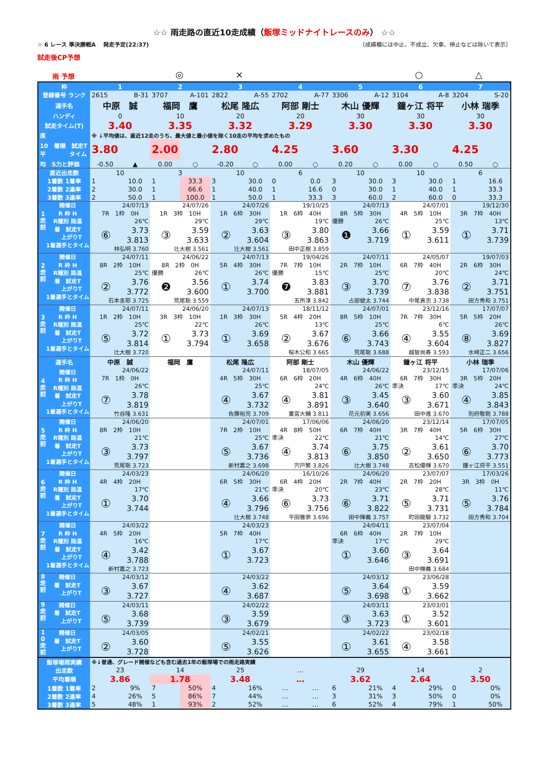☆☆ 雨走路の直近10走成績（飯塚ミッドナイトレースのみ） ☆☆
☆ 6 レース 準決勝戦A　 発走予定(22:37) （成績欄には中止、不成立、欠車、停止などは除いて表示）
試走後CP予想
雨 予想
◎ × ○ △
| 枠 | 1 | | 2 | | 3 | | 4 | | 5 | | 6 | | 7 | |
| 登録番号 ランク | 2615 | B-31 | 3707 | A-101 | 2822 | A-55 | 2702 | A-77 | 3306 | A-12 | 3104 | A-8 | 3204 | S-20 |
| 選手名 | 中原 誠 | | 福岡 鷹 | | 松尾 隆広 | | 阿部 剛士 | | 木山 優輝 | | 鐘ヶ江 将平 | | 小林 瑞季 | |
| ハンディ | 0 | | 10 | | 20 | | 20 | | 30 | | 30 | | 30 | |
| 試走タイム(T) | 3.40 | | 3.35 | | 3.32 | | 3.29 | | 3.30 | | 3.30 | | 3.30 | |
| 直 | ※ ↓平均値は、直近12走のうち、最大値と最小値を除く10走の平均を求めたもの | | | | | | | | | | | | | |
| 10 着順 試走T 平 タイム | 3.80 | | 2.00 | | 2.80 | | 4.25 | | 3.60 | | 3.30 | | 4.25 | |
| 均 S力と評価 | -0.50 | ▲ | 0.00 | ○ | -0.20 | ○ | 0.00 | ○ | 0.20 | ○ | 0.00 | ○ | 0.50 | ○ |
| 直近出走数 | 10 | | 3 | | 10 | | 6 | | 10 | | 10 | | 6 | |
| 1着数 1着率 | 1 | 10.0 | 1 | 33.3 | 3 | 30.0 | 0 | 0.0 | 3 | 30.0 | 3 | 30.0 | 1 | 16.6 |
| 2着数 2連率 | 2 | 30.0 | 1 | 66.6 | 1 | 40.0 | 1 | 16.6 | 0 | 30.0 | 1 | 40.0 | 1 | 33.3 |
| 3着数 3連率 | 2 | 50.0 | 1 | 100.0 | 1 | 50.0 | 1 | 33.3 | 3 | 60.0 | 2 | 60.0 | 0 | 33.3 |
| 1 走 前 開催日 R 枠 H R種別 路温 着 試走T 上がりT 1着選手とタイム | 24/07/13 7R 1枠 0H 26℃ ⑥ 3.73 3.813 林弘明 3.760 | | 24/07/26 1R 3枠 10H 29℃ ③ 3.59 3.633 辻大樹 3.561 | | 24/07/26 1R 6枠 30H 29℃ ② 3.63 3.604 辻大樹 3.561 | | 19/10/25 1R 6枠 40H 19℃ ③ 3.80 3.863 田中正樹 3.859 | | 24/07/13 8R 5枠 30H 優勝 26℃ ❶ 3.66 3.719 | | 24/07/01 4R 5枠 10H 25℃ ① 3.59 3.611 | | 19/12/30 3R 7枠 40H 13℃ ① 3.71 3.739 | |
| 2 走 前 開催日 R 枠 H R種別 路温 着 試走T 上がりT 1着選手とタイム | 24/07/11 8R 2枠 10H 25℃ ② 3.76 3.772 石本圭耶 3.725 | | 24/06/22 8R 2枠 0H 優勝 26℃ ❷ 3.56 3.600 荒尾聡 3.559 | | 24/07/13 5R 4枠 30H 26℃ ① 3.74 3.700 | | 19/04/26 7R 7枠 10H 優勝 15℃ ❼ 3.83 3.881 五所淳 3.842 | | 24/07/11 2R 7枠 10H 25℃ ③ 3.70 3.739 占部健太 3.744 | | 24/05/07 6R 7枠 40H 20℃ ⑦ 3.76 3.838 中尾貴志 3.738 | | 19/07/03 2R 6枠 30H 24℃ ② 3.71 3.751 田方秀和 3.751 | |
| 3 走 前 開催日 R 枠 H R種別 路温 着 試走T 上がりT 1着選手とタイム | 24/07/11 1R 2枠 10H 25℃ ⑤ 3.72 3.814 辻大樹 3.720 | | 24/06/20 3R 3枠 10H 22℃ ① 3.73 3.794 | | 24/07/13 1R 3枠 30H 26℃ ① 3.69 3.658 | | 18/11/12 5R 4枠 20H 13℃ ② 3.67 3.676 桜木公和 3.665 | | 24/07/01 8R 5枠 10H 25℃ ⑥ 3.66 3.743 荒尾聡 3.688 | | 23/12/16 7R 7枠 30H 6℃ ④ 3.55 3.604 越智尚寿 3.593 | | 17/07/07 5R 5枠 20H 26℃ ⑧ 3.69 3.827 水崎正二 3.656 | |
| 選手名 | 中原 誠 | | 福岡 鷹 | | 松尾 隆広 | | 阿部 剛士 | | 木山 優輝 | | 鐘ヶ江 将平 | | 小林 瑞季 | |
| 4 走 前 開催日 R 枠 H R種別 路温 着 試走T 上がりT 1着選手とタイム | 24/06/22 7R 1枠 0H 26℃ ⑦ 3.78 3.819 竹谷隆 3.631 | | | | 24/07/11 4R 5枠 30H 25℃ ④ 3.67 3.732 佐藤裕児 3.709 | | 18/07/05 6R 6枠 20H 24℃ ④ 3.81 3.891 重富大輔 3.811 | | 24/06/22 4R 6枠 40H 26℃ ③ 3.45 3.640 花元初美 3.656 | | 23/12/15 6R 7枠 30H 準決 17℃ ③ 3.60 3.671 田中進 3.670 | | 17/07/06 3R 5枠 20H 準決 24℃ ④ 3.85 3.843 別府敬剛 3.788 | |
| 5 走 前 開催日 R 枠 H R種別 路温 着 試走T 上がりT 1着選手とタイム | 24/06/20 8R 2枠 10H 21℃ ③ 3.73 3.797 荒尾聡 3.723 | | | | 24/07/01 7R 2枠 10H 25℃ ⑤ 3.67 3.736 新村嘉之 3.698 | | 17/06/06 4R 8枠 50H 準決 22℃ ④ 3.74 3.813 宍戸繁 3.826 | | 24/06/20 6R 7枠 40H 21℃ ⑥ 3.75 3.850 辻大樹 3.748 | | 23/12/14 3R 7枠 40H 14℃ ② 3.61 3.650 吉松優輝 3.670 | | 17/07/05 5R 6枠 30H 27℃ ⑥ 3.70 3.773 鐘ヶ江将平 3.551 | |
| 6 走 前 開催日 R 枠 H R種別 路温 着 試走T 上がりT 1着選手とタイム | 24/03/23 4R 4枠 20H 17℃ ① 3.70 3.744 | | | | 24/06/20 6R 5枠 30H 21℃ ④ 3.66 3.796 辻大樹 3.748 | | 16/10/26 6R 4枠 20H 準決 20℃ ⑥ 3.73 3.756 平田雅崇 3.696 | | 24/06/20 2R 7枠 40H 23℃ ⑥ 3.71 3.822 田中輝義 3.757 | | 23/07/07 2R 7枠 20H 28℃ ⑤ 3.71 3.731 町田龍駿 3.732 | | 17/03/26 3R 3枠 0H 11℃ ⑤ 3.76 3.784 田方秀和 3.704 | |
| 7 走 前 開催日 R 枠 H R種別 路温 着 試走T 上がりT 1着選手とタイム | 24/03/22 4R 5枠 20H 16℃ ④ 3.42 3.788 新村嘉之 3.723 | | | | 24/03/23 5R 7枠 40H 17℃ ① 3.67 3.723 | | | | 24/04/11 6R 6枠 40H 準決 17℃ ① 3.60 3.646 | | 23/07/04 2R 7枠 10H 29℃ ③ 3.64 3.691 田中輝義 3.684 | | | |
| 8 走 前 開催日 着 試走T 上がりT | 24/03/12 ③ 3.67 3.727 | | | | 24/03/22 ④ 3.62 3.687 | | | | 24/03/12 ⑤ 3.64 3.698 | | 23/06/28 ① 3.59 3.662 | | | |
| 9 走 前 開催日 着 試走T 上がりT | 24/03/11 ⑤ 3.68 3.739 | | | | 24/02/22 ③ 3.59 3.679 | | | | 24/03/11 ③ 3.63 3.723 | | 23/03/01 ① 3.52 3.601 | | | |
| 1 0 走 前 開催日 着 試走T 上がりT | 24/03/05 ② 3.60 3.728 | | | | 24/02/21 ⑤ 3.55 3.626 | | | | 24/02/22 ① 3.61 3.655 | | 23/02/18 ④ 3.58 3.661 | | | |
| 飯塚場雨実績 | ※↓普通、グレード開催なども含む過去1年の飯塚場での雨走路実績 | | | | | | | | | | | | | |
| 出走数 | 23 | | 14 | | 25 | | … | | 29 | | 14 | | 2 | |
| 平均着順 | 3.86 | | 1.78 | | 3.48 | | … | | 3.62 | | 2.64 | | 3.50 | |
| 1着数 1着率 | 2 | 9% | 7 | 50% | 4 | 16% | … | … | 6 | 21% | 4 | 29% | 0 | 0% |
| 2着数 2連率 | 4 | 26% | 5 | 86% | 7 | 44% | … | … | 3 | 31% | 3 | 50% | 0 | 0% |
| 3着数 3連率 | 5 | 48% | 1 | 93% | 2 | 52% | … | … | 6 | 52% | 4 | 79% | 1 | 50% |